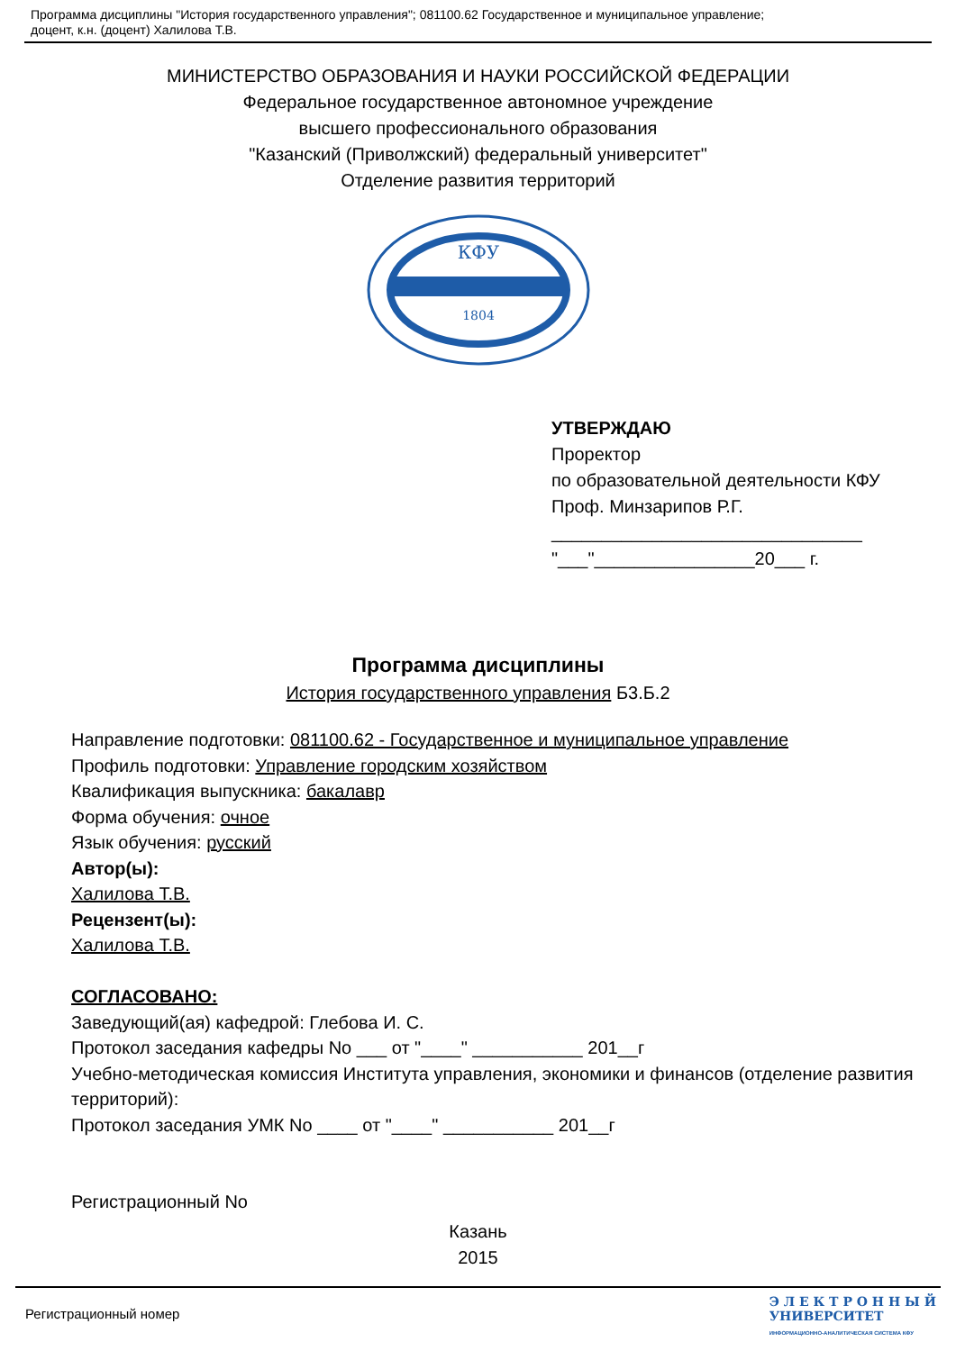Программа дисциплины "История государственного управления"; 081100.62 Государственное и муниципальное управление;
доцент, к.н. (доцент) Халилова Т.В.
МИНИСТЕРСТВО ОБРАЗОВАНИЯ И НАУКИ РОССИЙСКОЙ ФЕДЕРАЦИИ
Федеральное государственное автономное учреждение
высшего профессионального образования
"Казанский (Приволжский) федеральный университет"
Отделение развития территорий
КФУ
1804
УТВЕРЖДАЮ
Проректор
по образовательной деятельности КФУ
Проф. Минзарипов Р.Г.
_______________________________
"___"________________20___ г.
Программа дисциплины
История государственного управления Б3.Б.2
Направление подготовки: 081100.62 - Государственное и муниципальное управление
Профиль подготовки: Управление городским хозяйством
Квалификация выпускника: бакалавр
Форма обучения: очное
Язык обучения: русский
Автор(ы):
Халилова Т.В.
Рецензент(ы):
Халилова Т.В.
СОГЛАСОВАНО:
Заведующий(ая) кафедрой: Глебова И. С.
Протокол заседания кафедры No ___ от "____" ___________ 201__г
Учебно-методическая комиссия Института управления, экономики и финансов (отделение развития территорий):
Протокол заседания УМК No ____ от "____" ___________ 201__г
Регистрационный No
Казань
2015
Регистрационный номер
Э Л Е К Т Р О Н Н Ы Й
УНИВЕРСИТЕТ
ИНФОРМАЦИОННО-АНАЛИТИЧЕСКАЯ СИСТЕМА КФУ